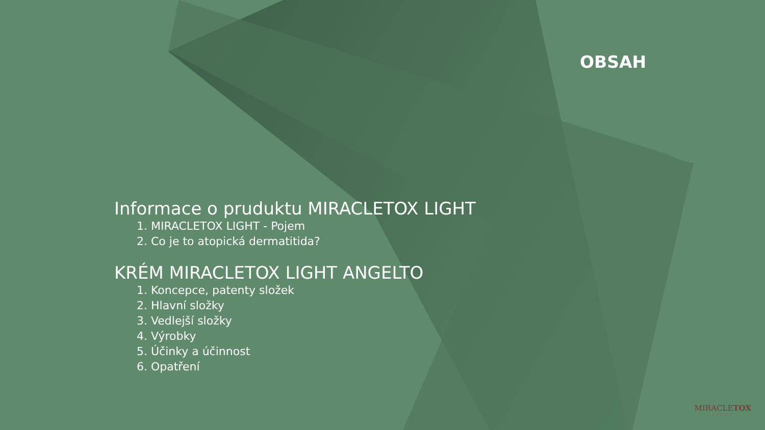OBSAH
Informace o pruduktu MIRACLETOX LIGHT
1. MIRACLETOX LIGHT - Pojem
2. Co je to atopická dermatitida?
KRÉM MIRACLETOX LIGHT ANGELTO
1. Koncepce, patenty složek
2. Hlavní složky
3. Vedlejší složky
4. Výrobky
5. Účinky a účinnost
6. Opatření
MIRACLETOX
LIGHT